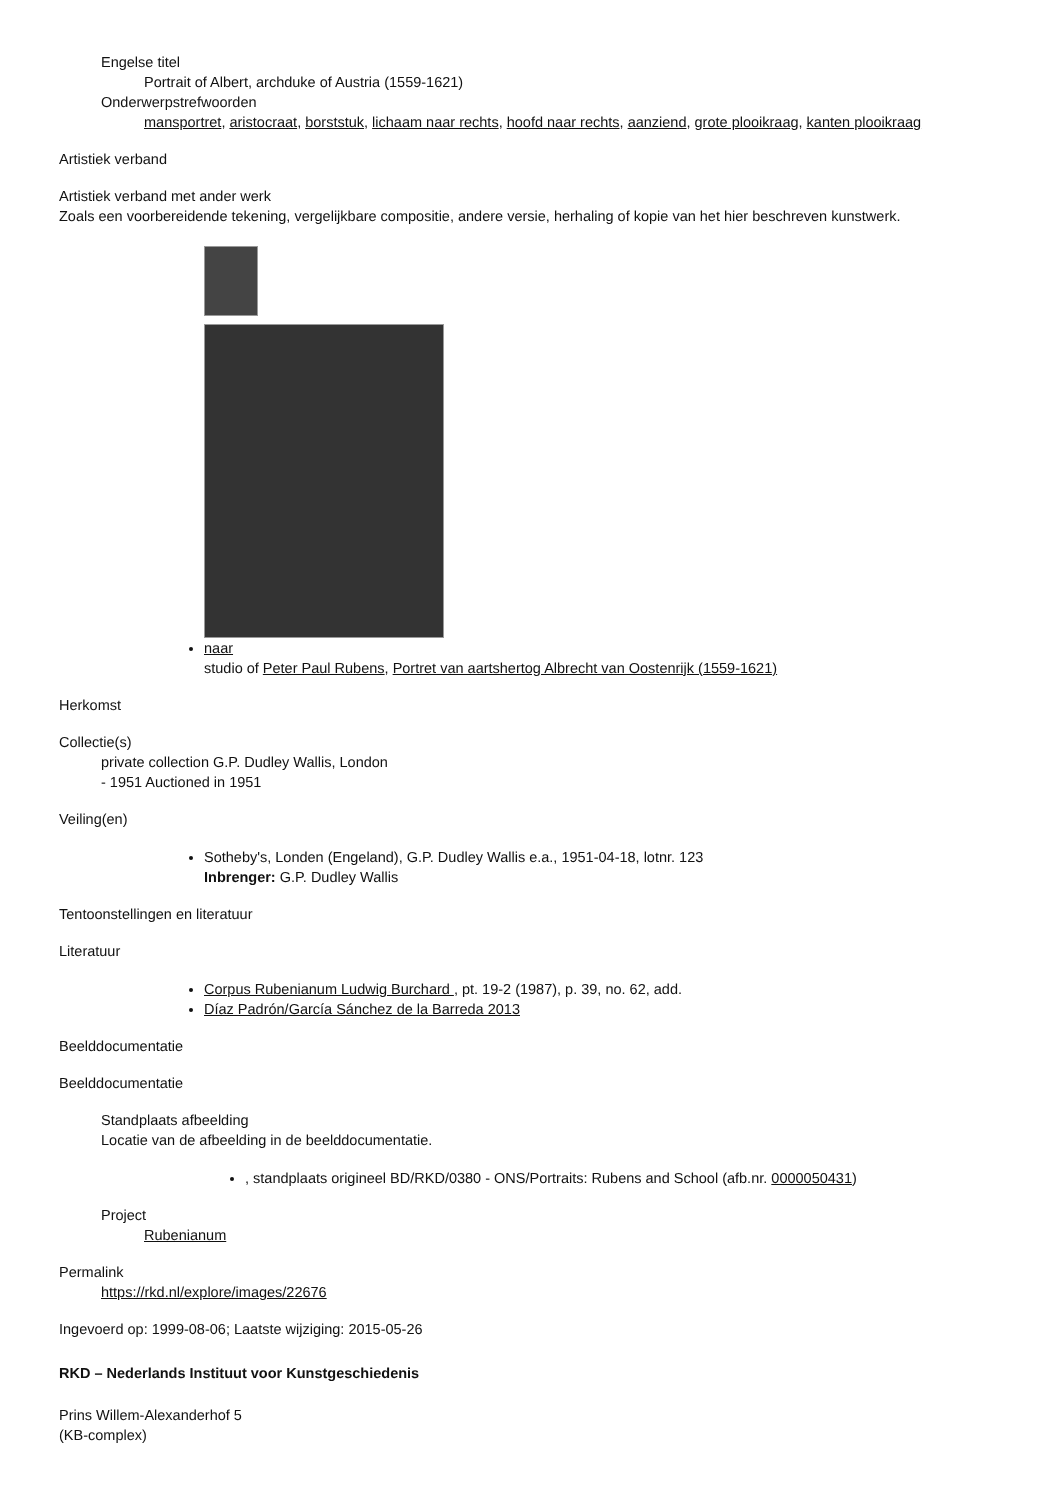Engelse titel
Portrait of Albert, archduke of Austria (1559-1621)
Onderwerpstrefwoorden
mansportret, aristocraat, borststuk, lichaam naar rechts, hoofd naar rechts, aanziend, grote plooikraag, kanten plooikraag
Artistiek verband
Artistiek verband met ander werk
Zoals een voorbereidende tekening, vergelijkbare compositie, andere versie, herhaling of kopie van het hier beschreven kunstwerk.
naar
studio of Peter Paul Rubens, Portret van aartshertog Albrecht van Oostenrijk (1559-1621)
Herkomst
Collectie(s)
private collection G.P. Dudley Wallis, London
- 1951 Auctioned in 1951
Veiling(en)
Sotheby's, Londen (Engeland), G.P. Dudley Wallis e.a., 1951-04-18, lotnr. 123
Inbrenger: G.P. Dudley Wallis
Tentoonstellingen en literatuur
Literatuur
Corpus Rubenianum Ludwig Burchard , pt. 19-2 (1987), p. 39, no. 62, add.
Díaz Padrón/García Sánchez de la Barreda 2013
Beelddocumentatie
Beelddocumentatie
Standplaats afbeelding
Locatie van de afbeelding in de beelddocumentatie.
, standplaats origineel BD/RKD/0380 - ONS/Portraits: Rubens and School (afb.nr. 0000050431)
Project
Rubenianum
Permalink
https://rkd.nl/explore/images/22676
Ingevoerd op: 1999-08-06; Laatste wijziging: 2015-05-26
RKD – Nederlands Instituut voor Kunstgeschiedenis
Prins Willem-Alexanderhof 5
(KB-complex)